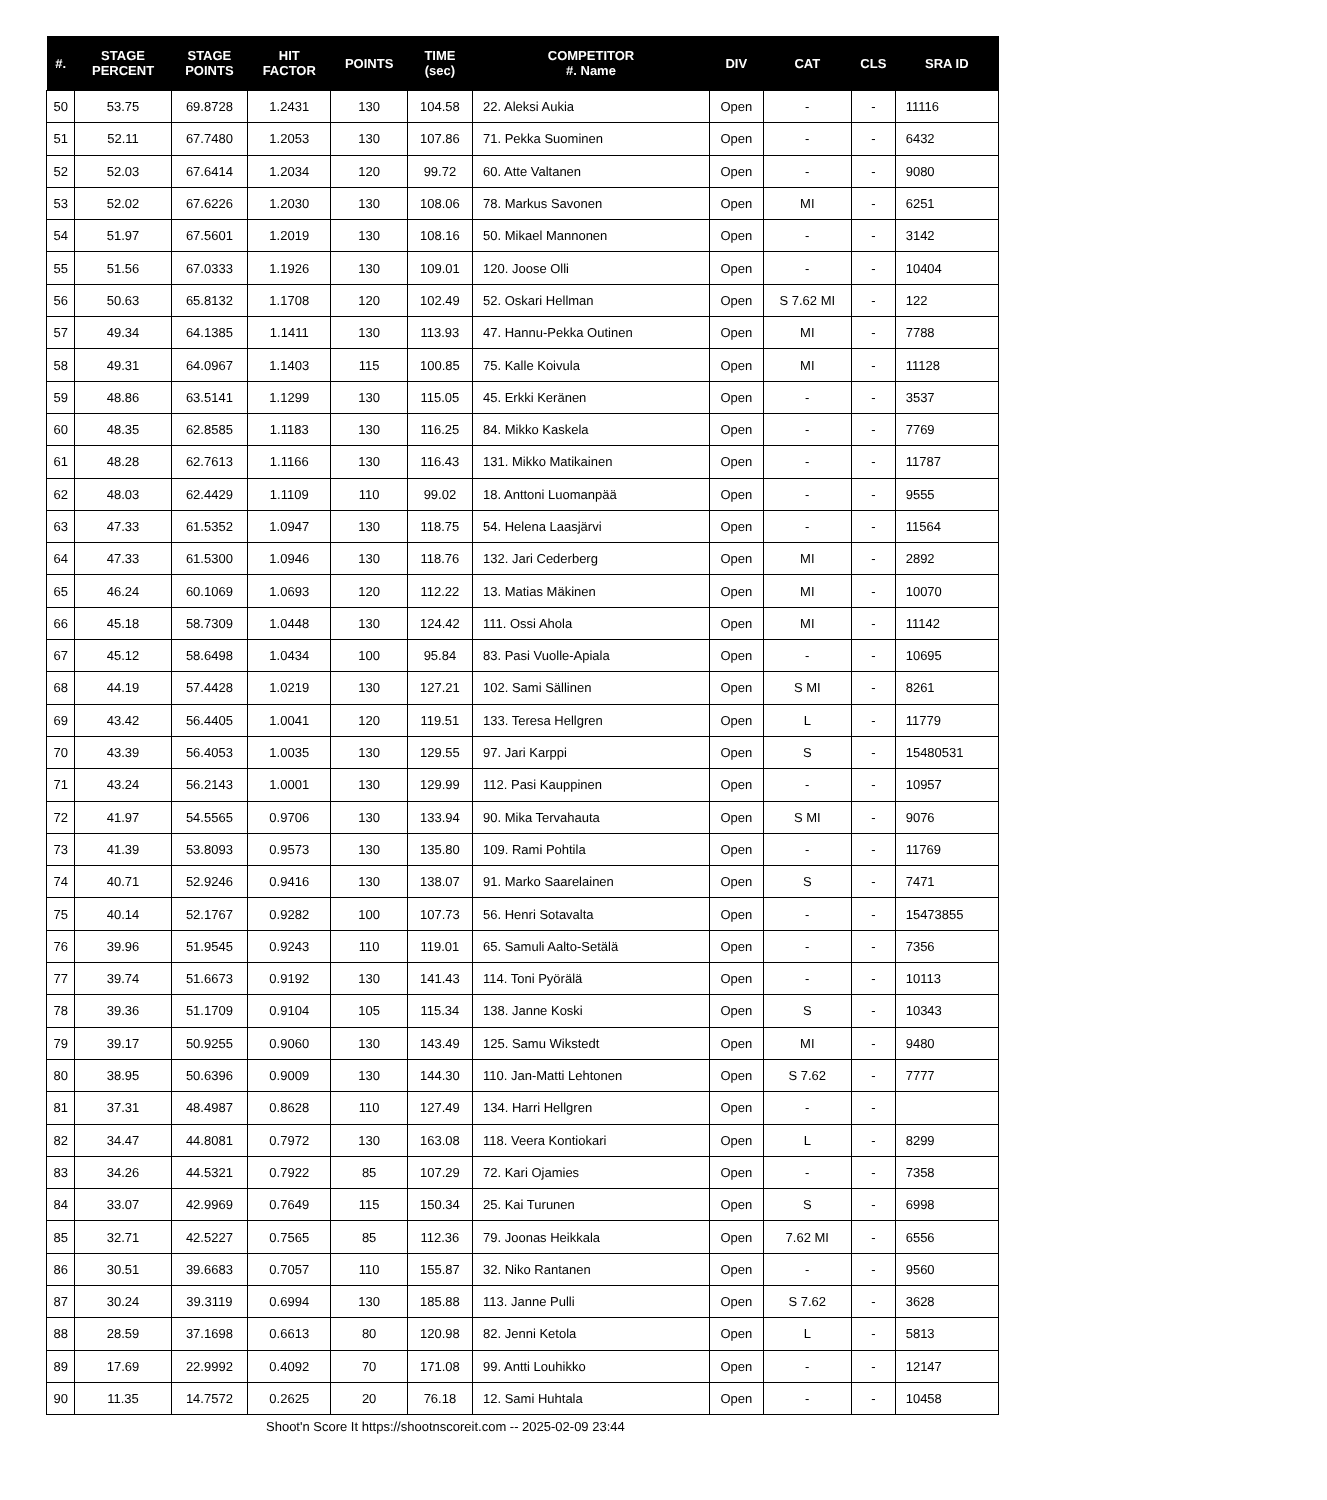| #. | STAGE PERCENT | STAGE POINTS | HIT FACTOR | POINTS | TIME (sec) | COMPETITOR #. Name | DIV | CAT | CLS | SRA ID |
| --- | --- | --- | --- | --- | --- | --- | --- | --- | --- | --- |
| 50 | 53.75 | 69.8728 | 1.2431 | 130 | 104.58 | 22. Aleksi Aukia | Open | - | - | 11116 |
| 51 | 52.11 | 67.7480 | 1.2053 | 130 | 107.86 | 71. Pekka Suominen | Open | - | - | 6432 |
| 52 | 52.03 | 67.6414 | 1.2034 | 120 | 99.72 | 60. Atte Valtanen | Open | - | - | 9080 |
| 53 | 52.02 | 67.6226 | 1.2030 | 130 | 108.06 | 78. Markus Savonen | Open | MI | - | 6251 |
| 54 | 51.97 | 67.5601 | 1.2019 | 130 | 108.16 | 50. Mikael Mannonen | Open | - | - | 3142 |
| 55 | 51.56 | 67.0333 | 1.1926 | 130 | 109.01 | 120. Joose Olli | Open | - | - | 10404 |
| 56 | 50.63 | 65.8132 | 1.1708 | 120 | 102.49 | 52. Oskari Hellman | Open | S 7.62 MI | - | 122 |
| 57 | 49.34 | 64.1385 | 1.1411 | 130 | 113.93 | 47. Hannu-Pekka Outinen | Open | MI | - | 7788 |
| 58 | 49.31 | 64.0967 | 1.1403 | 115 | 100.85 | 75. Kalle Koivula | Open | MI | - | 11128 |
| 59 | 48.86 | 63.5141 | 1.1299 | 130 | 115.05 | 45. Erkki Keränen | Open | - | - | 3537 |
| 60 | 48.35 | 62.8585 | 1.1183 | 130 | 116.25 | 84. Mikko Kaskela | Open | - | - | 7769 |
| 61 | 48.28 | 62.7613 | 1.1166 | 130 | 116.43 | 131. Mikko Matikainen | Open | - | - | 11787 |
| 62 | 48.03 | 62.4429 | 1.1109 | 110 | 99.02 | 18. Anttoni Luomanpää | Open | - | - | 9555 |
| 63 | 47.33 | 61.5352 | 1.0947 | 130 | 118.75 | 54. Helena Laasjärvi | Open | - | - | 11564 |
| 64 | 47.33 | 61.5300 | 1.0946 | 130 | 118.76 | 132. Jari Cederberg | Open | MI | - | 2892 |
| 65 | 46.24 | 60.1069 | 1.0693 | 120 | 112.22 | 13. Matias Mäkinen | Open | MI | - | 10070 |
| 66 | 45.18 | 58.7309 | 1.0448 | 130 | 124.42 | 111. Ossi Ahola | Open | MI | - | 11142 |
| 67 | 45.12 | 58.6498 | 1.0434 | 100 | 95.84 | 83. Pasi Vuolle-Apiala | Open | - | - | 10695 |
| 68 | 44.19 | 57.4428 | 1.0219 | 130 | 127.21 | 102. Sami Sällinen | Open | S MI | - | 8261 |
| 69 | 43.42 | 56.4405 | 1.0041 | 120 | 119.51 | 133. Teresa Hellgren | Open | L | - | 11779 |
| 70 | 43.39 | 56.4053 | 1.0035 | 130 | 129.55 | 97. Jari Karppi | Open | S | - | 15480531 |
| 71 | 43.24 | 56.2143 | 1.0001 | 130 | 129.99 | 112. Pasi Kauppinen | Open | - | - | 10957 |
| 72 | 41.97 | 54.5565 | 0.9706 | 130 | 133.94 | 90. Mika Tervahauta | Open | S MI | - | 9076 |
| 73 | 41.39 | 53.8093 | 0.9573 | 130 | 135.80 | 109. Rami Pohtila | Open | - | - | 11769 |
| 74 | 40.71 | 52.9246 | 0.9416 | 130 | 138.07 | 91. Marko Saarelainen | Open | S | - | 7471 |
| 75 | 40.14 | 52.1767 | 0.9282 | 100 | 107.73 | 56. Henri Sotavalta | Open | - | - | 15473855 |
| 76 | 39.96 | 51.9545 | 0.9243 | 110 | 119.01 | 65. Samuli Aalto-Setälä | Open | - | - | 7356 |
| 77 | 39.74 | 51.6673 | 0.9192 | 130 | 141.43 | 114. Toni Pyörälä | Open | - | - | 10113 |
| 78 | 39.36 | 51.1709 | 0.9104 | 105 | 115.34 | 138. Janne Koski | Open | S | - | 10343 |
| 79 | 39.17 | 50.9255 | 0.9060 | 130 | 143.49 | 125. Samu Wikstedt | Open | MI | - | 9480 |
| 80 | 38.95 | 50.6396 | 0.9009 | 130 | 144.30 | 110. Jan-Matti Lehtonen | Open | S 7.62 | - | 7777 |
| 81 | 37.31 | 48.4987 | 0.8628 | 110 | 127.49 | 134. Harri Hellgren | Open | - | - | |
| 82 | 34.47 | 44.8081 | 0.7972 | 130 | 163.08 | 118. Veera Kontiokari | Open | L | - | 8299 |
| 83 | 34.26 | 44.5321 | 0.7922 | 85 | 107.29 | 72. Kari Ojamies | Open | - | - | 7358 |
| 84 | 33.07 | 42.9969 | 0.7649 | 115 | 150.34 | 25. Kai Turunen | Open | S | - | 6998 |
| 85 | 32.71 | 42.5227 | 0.7565 | 85 | 112.36 | 79. Joonas Heikkala | Open | 7.62 MI | - | 6556 |
| 86 | 30.51 | 39.6683 | 0.7057 | 110 | 155.87 | 32. Niko Rantanen | Open | - | - | 9560 |
| 87 | 30.24 | 39.3119 | 0.6994 | 130 | 185.88 | 113. Janne Pulli | Open | S 7.62 | - | 3628 |
| 88 | 28.59 | 37.1698 | 0.6613 | 80 | 120.98 | 82. Jenni Ketola | Open | L | - | 5813 |
| 89 | 17.69 | 22.9992 | 0.4092 | 70 | 171.08 | 99. Antti Louhikko | Open | - | - | 12147 |
| 90 | 11.35 | 14.7572 | 0.2625 | 20 | 76.18 | 12. Sami Huhtala | Open | - | - | 10458 |
Shoot'n Score It https://shootnscoreit.com -- 2025-02-09 23:44